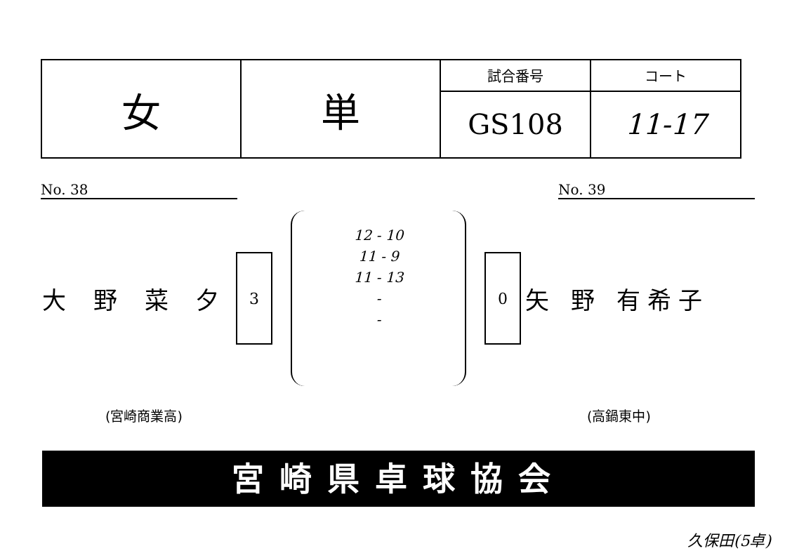| 女 | 単 | 試合番号 | コート |
| | | GS108 | 11-17 |
No. 38 No. 39
大 野 菜 夕
3
12 - 10
11 - 9
11 - 13
-
-
0
矢 野 有希子
(宮崎商業高) (高鍋東中)
宮崎県卓球協会
久保田(5卓)